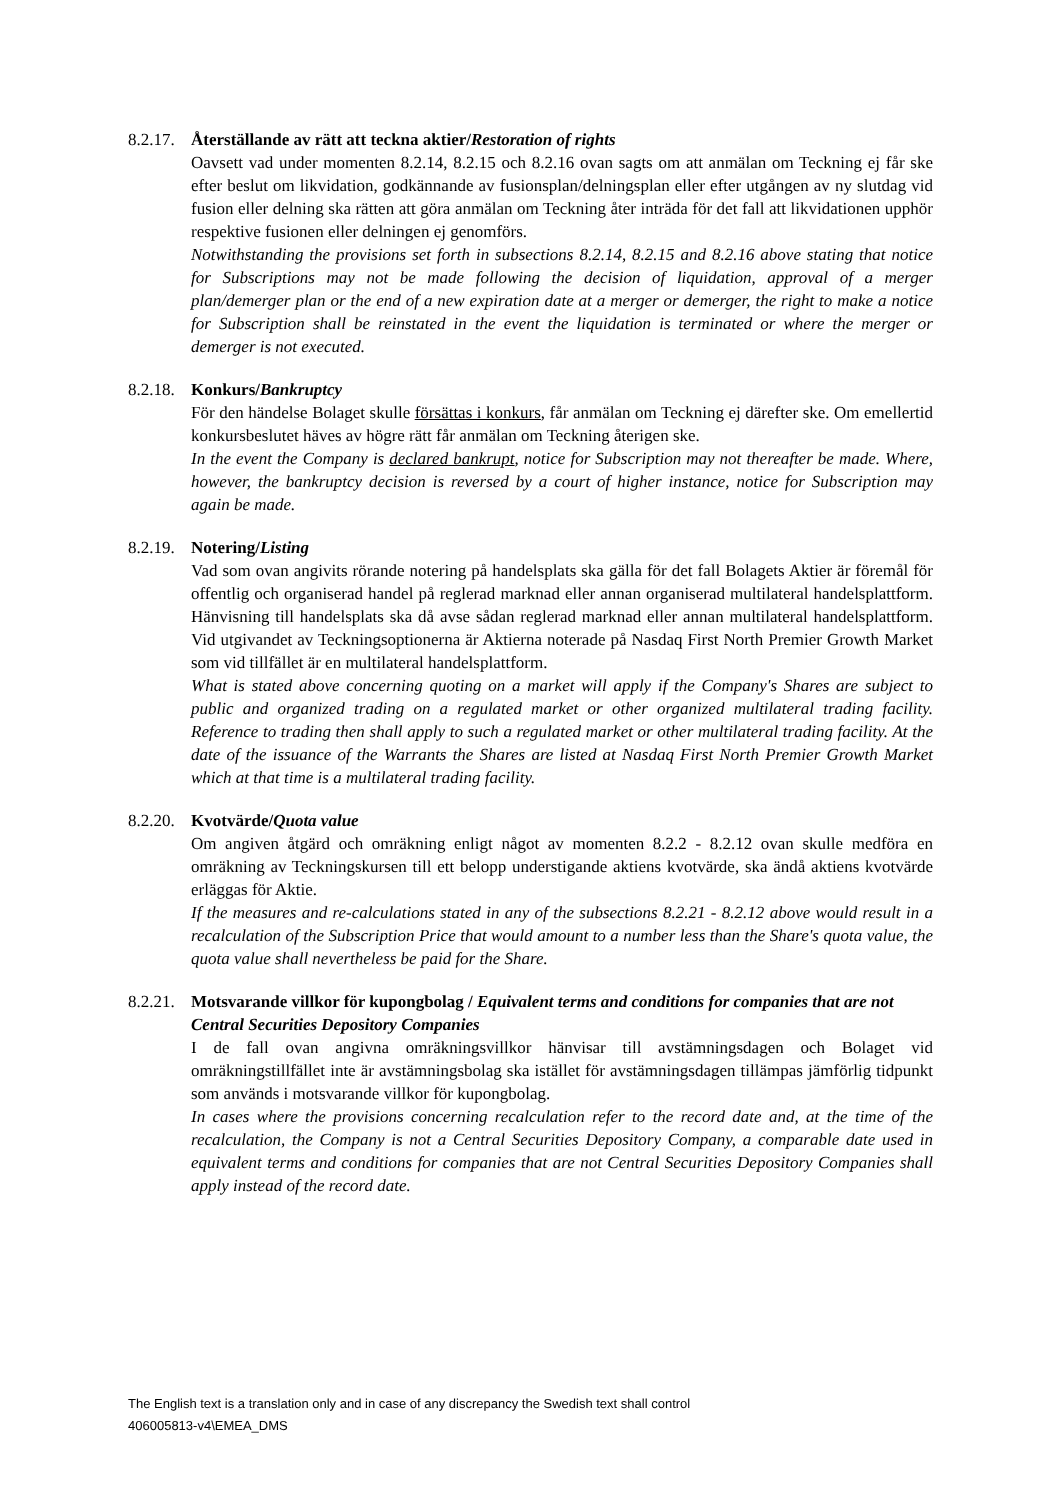8.2.17. Återställande av rätt att teckna aktier/Restoration of rights
Oavsett vad under momenten 8.2.14, 8.2.15 och 8.2.16 ovan sagts om att anmälan om Teckning ej får ske efter beslut om likvidation, godkännande av fusionsplan/delningsplan eller efter utgången av ny slutdag vid fusion eller delning ska rätten att göra anmälan om Teckning åter inträda för det fall att likvidationen upphör respektive fusionen eller delningen ej genomförs.
Notwithstanding the provisions set forth in subsections 8.2.14, 8.2.15 and 8.2.16 above stating that notice for Subscriptions may not be made following the decision of liquidation, approval of a merger plan/demerger plan or the end of a new expiration date at a merger or demerger, the right to make a notice for Subscription shall be reinstated in the event the liquidation is terminated or where the merger or demerger is not executed.
8.2.18. Konkurs/Bankruptcy
För den händelse Bolaget skulle försättas i konkurs, får anmälan om Teckning ej därefter ske. Om emellertid konkursbeslutet häves av högre rätt får anmälan om Teckning återigen ske.
In the event the Company is declared bankrupt, notice for Subscription may not thereafter be made. Where, however, the bankruptcy decision is reversed by a court of higher instance, notice for Subscription may again be made.
8.2.19. Notering/Listing
Vad som ovan angivits rörande notering på handelsplats ska gälla för det fall Bolagets Aktier är föremål för offentlig och organiserad handel på reglerad marknad eller annan organiserad multilateral handelsplattform. Hänvisning till handelsplats ska då avse sådan reglerad marknad eller annan multilateral handelsplattform. Vid utgivandet av Teckningsoptionerna är Aktierna noterade på Nasdaq First North Premier Growth Market som vid tillfället är en multilateral handelsplattform.
What is stated above concerning quoting on a market will apply if the Company's Shares are subject to public and organized trading on a regulated market or other organized multilateral trading facility. Reference to trading then shall apply to such a regulated market or other multilateral trading facility. At the date of the issuance of the Warrants the Shares are listed at Nasdaq First North Premier Growth Market which at that time is a multilateral trading facility.
8.2.20. Kvotvärde/Quota value
Om angiven åtgärd och omräkning enligt något av momenten 8.2.2 - 8.2.12 ovan skulle medföra en omräkning av Teckningskursen till ett belopp understigande aktiens kvotvärde, ska ändå aktiens kvotvärde erläggas för Aktie.
If the measures and re-calculations stated in any of the subsections 8.2.21 - 8.2.12 above would result in a recalculation of the Subscription Price that would amount to a number less than the Share's quota value, the quota value shall nevertheless be paid for the Share.
8.2.21. Motsvarande villkor för kupongbolag / Equivalent terms and conditions for companies that are not Central Securities Depository Companies
I de fall ovan angivna omräkningsvillkor hänvisar till avstämningsdagen och Bolaget vid omräkningstillfället inte är avstämningsbolag ska istället för avstämningsdagen tillämpas jämförlig tidpunkt som används i motsvarande villkor för kupongbolag.
In cases where the provisions concerning recalculation refer to the record date and, at the time of the recalculation, the Company is not a Central Securities Depository Company, a comparable date used in equivalent terms and conditions for companies that are not Central Securities Depository Companies shall apply instead of the record date.
The English text is a translation only and in case of any discrepancy the Swedish text shall control
406005813-v4\EMEA_DMS